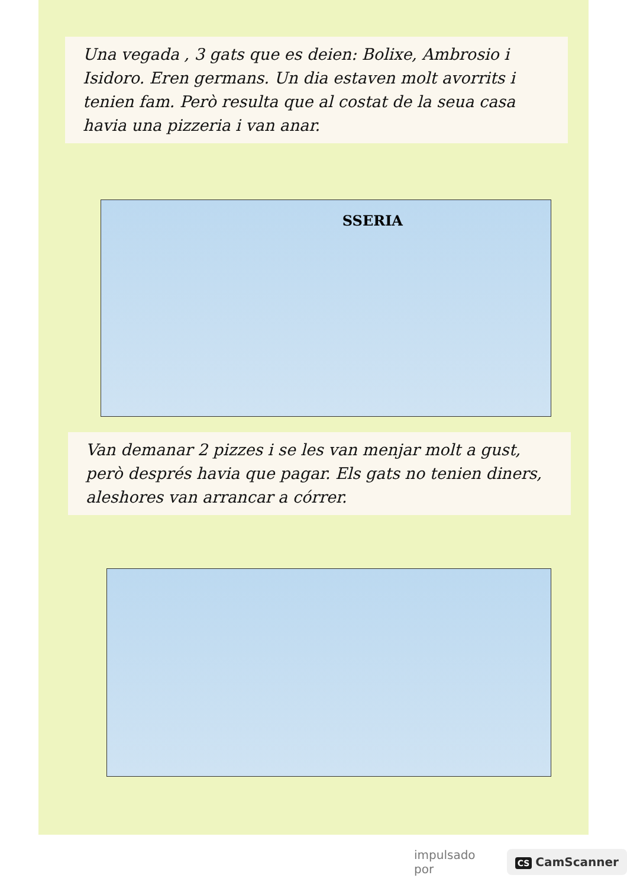Una vegada , 3 gats que es deien: Bolixe, Ambrosio i Isidoro. Eren germans. Un dia estaven molt avorrits i tenien fam. Però resulta que al costat de la seua casa havia una pizzeria i van anar.
SSERIA
Van demanar 2 pizzes i se les van menjar molt a gust, però després havia que pagar. Els gats no tenien diners, aleshores van arrancar a córrer.
impulsado por CS CamScanner